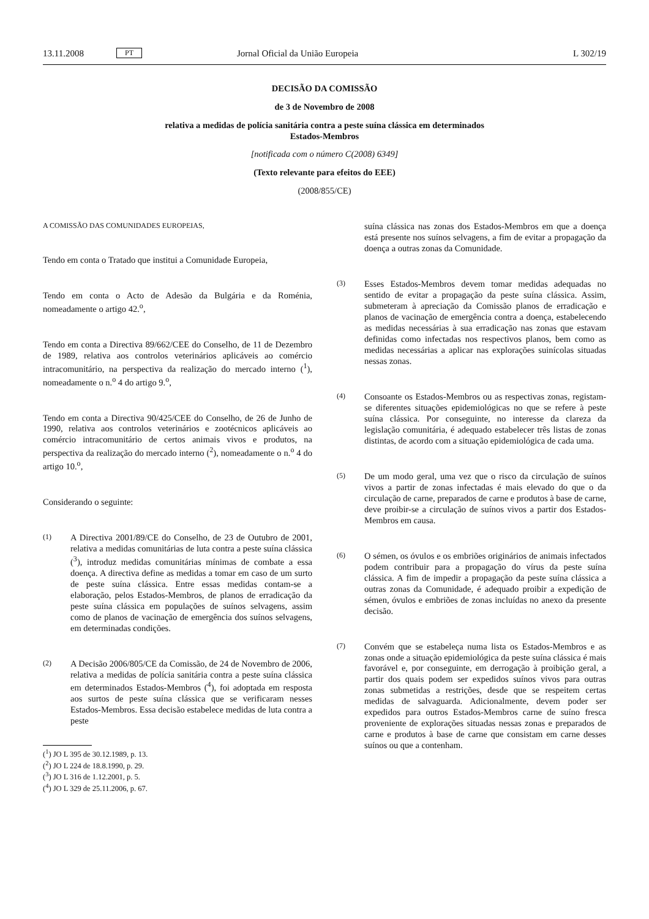13.11.2008 PT Jornal Oficial da União Europeia L 302/19
DECISÃO DA COMISSÃO
de 3 de Novembro de 2008
relativa a medidas de polícia sanitária contra a peste suína clássica em determinados
Estados-Membros
[notificada com o número C(2008) 6349]
(Texto relevante para efeitos do EEE)
(2008/855/CE)
A COMISSÃO DAS COMUNIDADES EUROPEIAS,
Tendo em conta o Tratado que institui a Comunidade Europeia,
Tendo em conta o Acto de Adesão da Bulgária e da Roménia, nomeadamente o artigo 42.<sup>o</sup>,
Tendo em conta a Directiva 89/662/CEE do Conselho, de 11 de Dezembro de 1989, relativa aos controlos veterinários aplicáveis ao comércio intracomunitário, na perspectiva da realização do mercado interno (<sup>1</sup>), nomeadamente o n.<sup>o</sup> 4 do artigo 9.<sup>o</sup>,
Tendo em conta a Directiva 90/425/CEE do Conselho, de 26 de Junho de 1990, relativa aos controlos veterinários e zootécnicos aplicáveis ao comércio intracomunitário de certos animais vivos e produtos, na perspectiva da realização do mercado interno (<sup>2</sup>), nomeadamente o n.<sup>o</sup> 4 do artigo 10.<sup>o</sup>,
Considerando o seguinte:
(1) A Directiva 2001/89/CE do Conselho, de 23 de Outubro de 2001, relativa a medidas comunitárias de luta contra a peste suína clássica (<sup>3</sup>), introduz medidas comunitárias mínimas de combate a essa doença. A directiva define as medidas a tomar em caso de um surto de peste suína clássica. Entre essas medidas contam-se a elaboração, pelos Estados-Membros, de planos de erradicação da peste suína clássica em populações de suínos selvagens, assim como de planos de vacinação de emergência dos suínos selvagens, em determinadas condições.
(2) A Decisão 2006/805/CE da Comissão, de 24 de Novembro de 2006, relativa a medidas de polícia sanitária contra a peste suína clássica em determinados Estados-Membros (<sup>4</sup>), foi adoptada em resposta aos surtos de peste suína clássica que se verificaram nesses Estados-Membros. Essa decisão estabelece medidas de luta contra a peste
(<sup>1</sup>) JO L 395 de 30.12.1989, p. 13.
(<sup>2</sup>) JO L 224 de 18.8.1990, p. 29.
(<sup>3</sup>) JO L 316 de 1.12.2001, p. 5.
(<sup>4</sup>) JO L 329 de 25.11.2006, p. 67.
suína clássica nas zonas dos Estados-Membros em que a doença está presente nos suínos selvagens, a fim de evitar a propagação da doença a outras zonas da Comunidade.
(3) Esses Estados-Membros devem tomar medidas adequadas no sentido de evitar a propagação da peste suína clássica. Assim, submeteram à apreciação da Comissão planos de erradicação e planos de vacinação de emergência contra a doença, estabelecendo as medidas necessárias à sua erradicação nas zonas que estavam definidas como infectadas nos respectivos planos, bem como as medidas necessárias a aplicar nas explorações suinícolas situadas nessas zonas.
(4) Consoante os Estados-Membros ou as respectivas zonas, registam-se diferentes situações epidemiológicas no que se refere à peste suína clássica. Por conseguinte, no interesse da clareza da legislação comunitária, é adequado estabelecer três listas de zonas distintas, de acordo com a situação epidemiológica de cada uma.
(5) De um modo geral, uma vez que o risco da circulação de suínos vivos a partir de zonas infectadas é mais elevado do que o da circulação de carne, preparados de carne e produtos à base de carne, deve proibir-se a circulação de suínos vivos a partir dos Estados-Membros em causa.
(6) O sémen, os óvulos e os embriões originários de animais infectados podem contribuir para a propagação do vírus da peste suína clássica. A fim de impedir a propagação da peste suína clássica a outras zonas da Comunidade, é adequado proibir a expedição de sémen, óvulos e embriões de zonas incluídas no anexo da presente decisão.
(7) Convém que se estabeleça numa lista os Estados-Membros e as zonas onde a situação epidemiológica da peste suína clássica é mais favorável e, por conseguinte, em derrogação à proibição geral, a partir dos quais podem ser expedidos suínos vivos para outras zonas submetidas a restrições, desde que se respeitem certas medidas de salvaguarda. Adicionalmente, devem poder ser expedidos para outros Estados-Membros carne de suíno fresca proveniente de explorações situadas nessas zonas e preparados de carne e produtos à base de carne que consistam em carne desses suínos ou que a contenham.